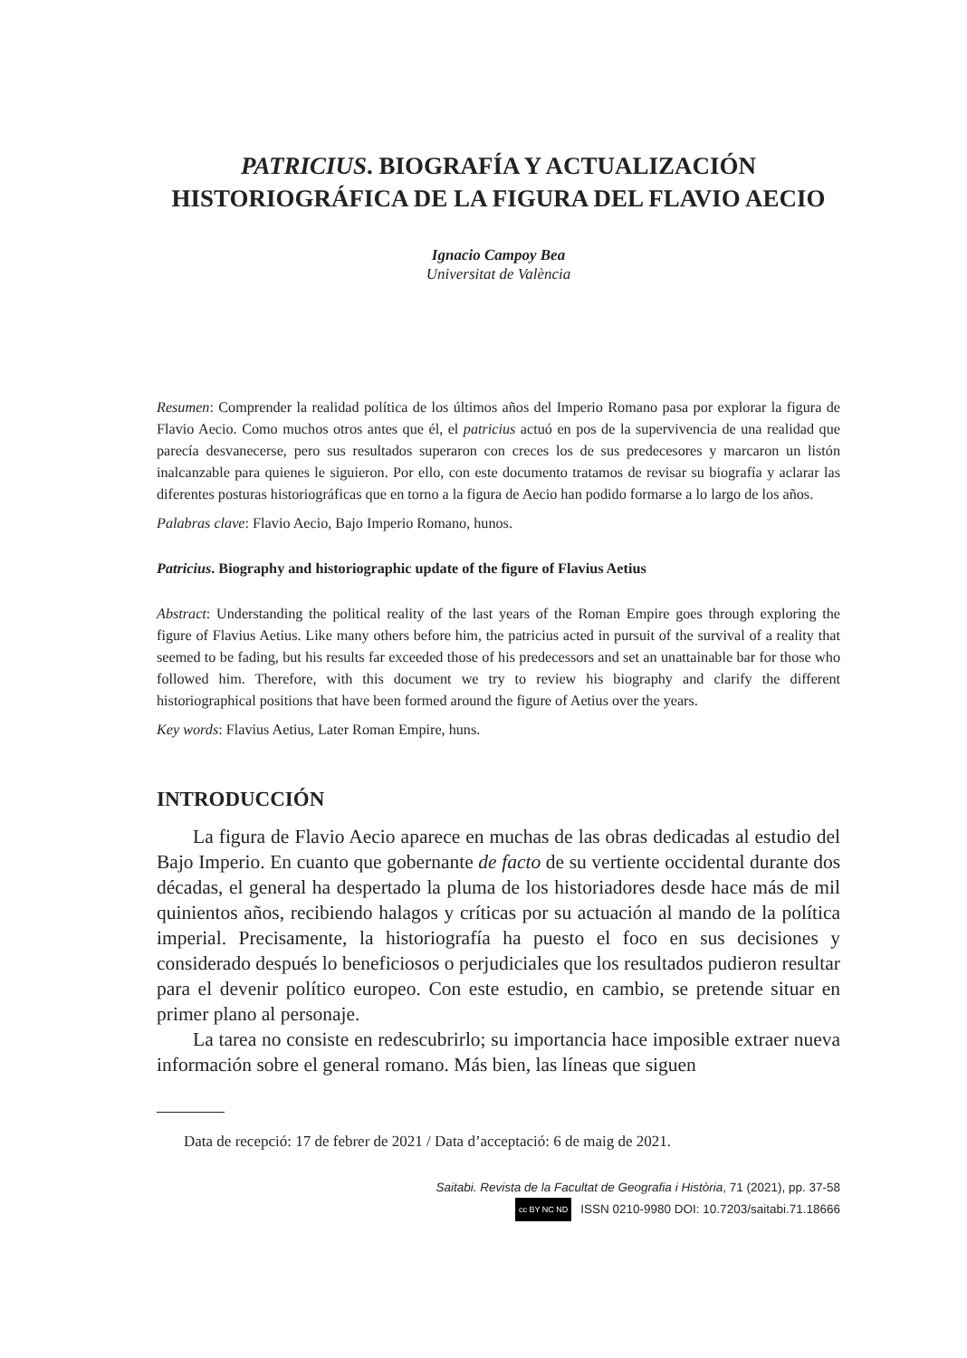PATRICIUS. BIOGRAFÍA Y ACTUALIZACIÓN
HISTORIOGRÁFICA DE LA FIGURA DEL FLAVIO AECIO
Ignacio Campoy Bea
Universitat de València
Resumen: Comprender la realidad política de los últimos años del Imperio Romano pasa por explorar la figura de Flavio Aecio. Como muchos otros antes que él, el patricius actuó en pos de la supervivencia de una realidad que parecía desvanecerse, pero sus resultados superaron con creces los de sus predecesores y marcaron un listón inalcanzable para quienes le siguieron. Por ello, con este documento tratamos de revisar su biografía y aclarar las diferentes posturas historiográficas que en torno a la figura de Aecio han podido formarse a lo largo de los años.
Palabras clave: Flavio Aecio, Bajo Imperio Romano, hunos.
Patricius. Biography and historiographic update of the figure of Flavius Aetius
Abstract: Understanding the political reality of the last years of the Roman Empire goes through exploring the figure of Flavius Aetius. Like many others before him, the patricius acted in pursuit of the survival of a reality that seemed to be fading, but his results far exceeded those of his predecessors and set an unattainable bar for those who followed him. Therefore, with this document we try to review his biography and clarify the different historiographical positions that have been formed around the figure of Aetius over the years.
Key words: Flavius Aetius, Later Roman Empire, huns.
INTRODUCCIÓN
La figura de Flavio Aecio aparece en muchas de las obras dedicadas al estudio del Bajo Imperio. En cuanto que gobernante de facto de su vertiente occidental durante dos décadas, el general ha despertado la pluma de los historiadores desde hace más de mil quinientos años, recibiendo halagos y críticas por su actuación al mando de la política imperial. Precisamente, la historiografía ha puesto el foco en sus decisiones y considerado después lo beneficiosos o perjudiciales que los resultados pudieron resultar para el devenir político europeo. Con este estudio, en cambio, se pretende situar en primer plano al personaje.
La tarea no consiste en redescubrirlo; su importancia hace imposible extraer nueva información sobre el general romano. Más bien, las líneas que siguen
Data de recepció: 17 de febrer de 2021 / Data d’acceptació: 6 de maig de 2021.
Saitabi. Revista de la Facultat de Geografia i Història, 71 (2021), pp. 37-58
cc BY NC ND ISSN 0210-9980 DOI: 10.7203/saitabi.71.18666